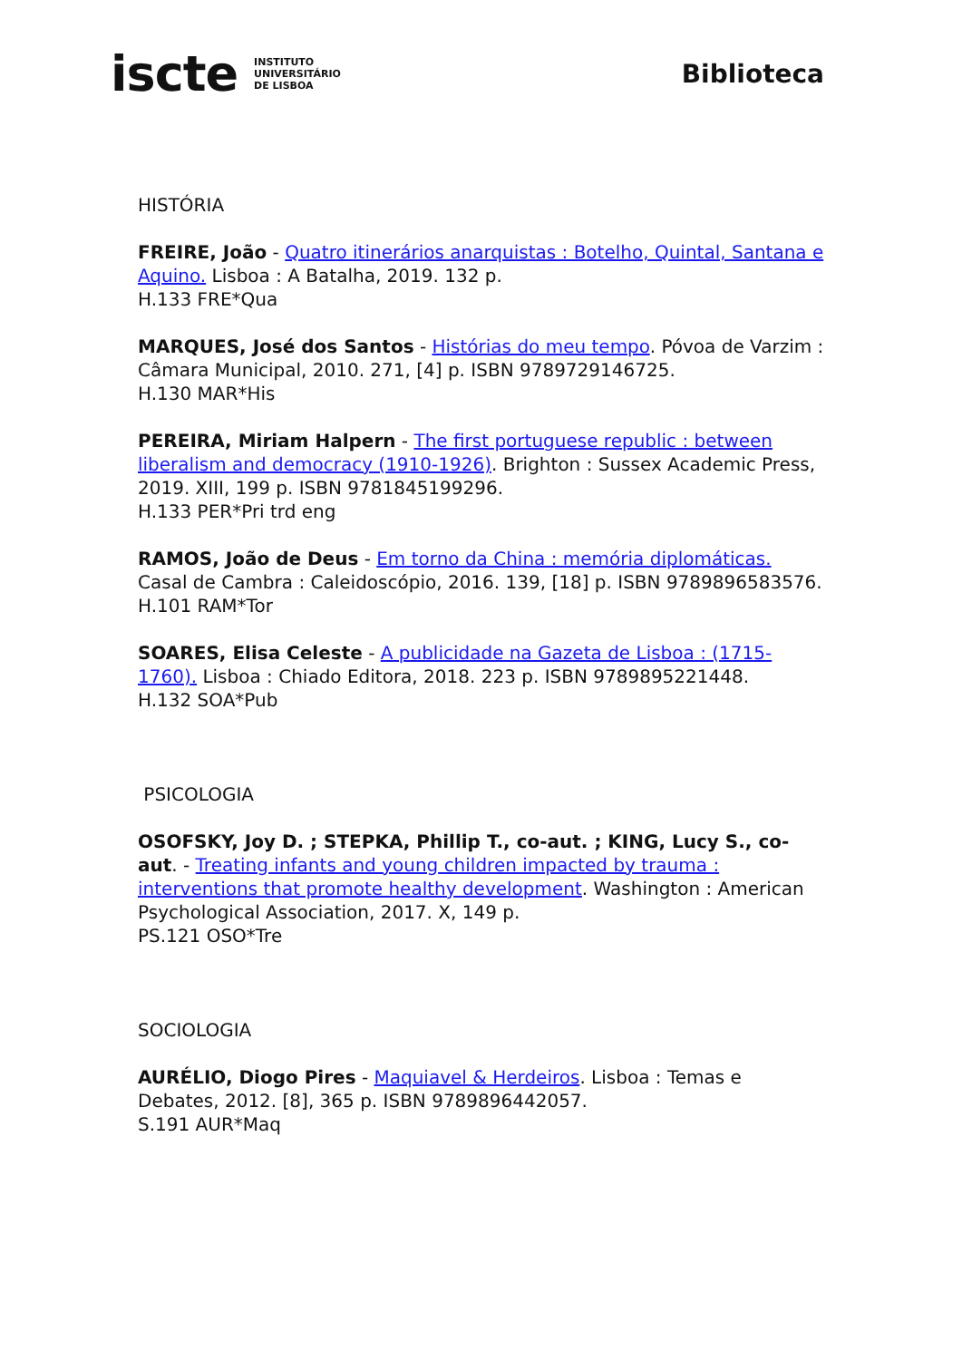iscte INSTITUTO
UNIVERSITÁRIO
DE LISBOA
Biblioteca
HISTÓRIA
FREIRE, João - Quatro itinerários anarquistas : Botelho, Quintal, Santana e Aquino. Lisboa : A Batalha, 2019. 132 p.
H.133 FRE*Qua
MARQUES, José dos Santos - Histórias do meu tempo. Póvoa de Varzim : Câmara Municipal, 2010. 271, [4] p. ISBN 9789729146725.
H.130 MAR*His
PEREIRA, Miriam Halpern - The first portuguese republic : between liberalism and democracy (1910-1926). Brighton : Sussex Academic Press, 2019. XIII, 199 p. ISBN 9781845199296.
H.133 PER*Pri trd eng
RAMOS, João de Deus - Em torno da China : memória diplomáticas. Casal de Cambra : Caleidoscópio, 2016. 139, [18] p. ISBN 9789896583576.
H.101 RAM*Tor
SOARES, Elisa Celeste - A publicidade na Gazeta de Lisboa : (1715-1760). Lisboa : Chiado Editora, 2018. 223 p. ISBN 9789895221448.
H.132 SOA*Pub
PSICOLOGIA
OSOFSKY, Joy D. ; STEPKA, Phillip T., co-aut. ; KING, Lucy S., co-aut. - Treating infants and young children impacted by trauma : interventions that promote healthy development. Washington : American Psychological Association, 2017. X, 149 p.
PS.121 OSO*Tre
SOCIOLOGIA
AURÉLIO, Diogo Pires - Maquiavel & Herdeiros. Lisboa : Temas e Debates, 2012. [8], 365 p. ISBN 9789896442057.
S.191 AUR*Maq